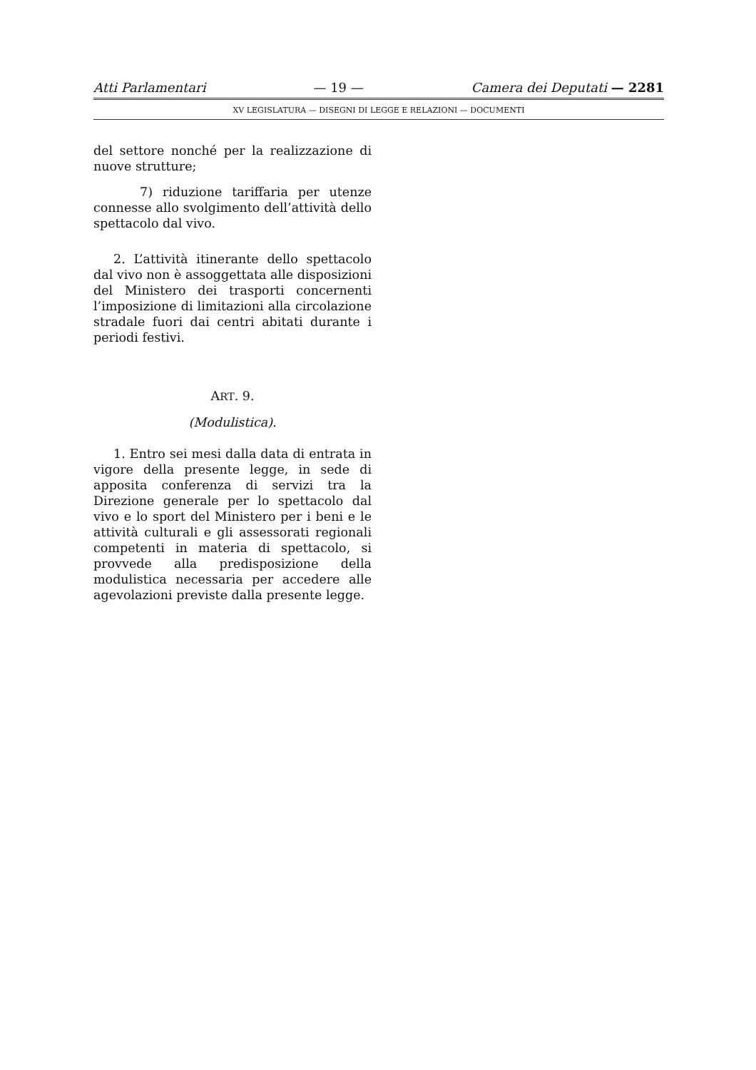Atti Parlamentari — 19 — Camera dei Deputati — 2281
XV LEGISLATURA — DISEGNI DI LEGGE E RELAZIONI — DOCUMENTI
del settore nonché per la realizzazione di nuove strutture;
7) riduzione tariffaria per utenze connesse allo svolgimento dell’attività dello spettacolo dal vivo.
2. L’attività itinerante dello spettacolo dal vivo non è assoggettata alle disposizioni del Ministero dei trasporti concernenti l’imposizione di limitazioni alla circolazione stradale fuori dai centri abitati durante i periodi festivi.
ART. 9.
(Modulistica).
1. Entro sei mesi dalla data di entrata in vigore della presente legge, in sede di apposita conferenza di servizi tra la Direzione generale per lo spettacolo dal vivo e lo sport del Ministero per i beni e le attività culturali e gli assessorati regionali competenti in materia di spettacolo, si provvede alla predisposizione della modulistica necessaria per accedere alle agevolazioni previste dalla presente legge.